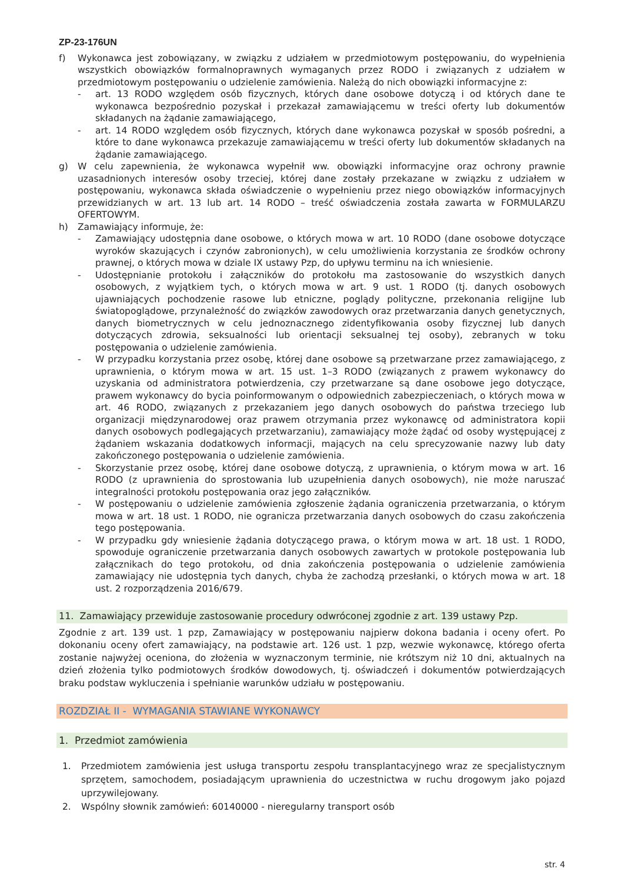ZP-23-176UN
f) Wykonawca jest zobowiązany, w związku z udziałem w przedmiotowym postępowaniu, do wypełnienia wszystkich obowiązków formalnoprawnych wymaganych przez RODO i związanych z udziałem w przedmiotowym postępowaniu o udzielenie zamówienia. Należą do nich obowiązki informacyjne z:
- art. 13 RODO względem osób fizycznych, których dane osobowe dotyczą i od których dane te wykonawca bezpośrednio pozyskał i przekazał zamawiającemu w treści oferty lub dokumentów składanych na żądanie zamawiającego,
- art. 14 RODO względem osób fizycznych, których dane wykonawca pozyskał w sposób pośredni, a które to dane wykonawca przekazuje zamawiającemu w treści oferty lub dokumentów składanych na żądanie zamawiającego.
g) W celu zapewnienia, że wykonawca wypełnił ww. obowiązki informacyjne oraz ochrony prawnie uzasadnionych interesów osoby trzeciej, której dane zostały przekazane w związku z udziałem w postępowaniu, wykonawca składa oświadczenie o wypełnieniu przez niego obowiązków informacyjnych przewidzianych w art. 13 lub art. 14 RODO – treść oświadczenia została zawarta w FORMULARZU OFERTOWYM.
h) Zamawiający informuje, że:
- Zamawiający udostępnia dane osobowe, o których mowa w art. 10 RODO (dane osobowe dotyczące wyroków skazujących i czynów zabronionych), w celu umożliwienia korzystania ze środków ochrony prawnej, o których mowa w dziale IX ustawy Pzp, do upływu terminu na ich wniesienie.
- Udostępnianie protokołu i załączników do protokołu ma zastosowanie do wszystkich danych osobowych, z wyjątkiem tych, o których mowa w art. 9 ust. 1 RODO (tj. danych osobowych ujawniających pochodzenie rasowe lub etniczne, poglądy polityczne, przekonania religijne lub światopoglądowe, przynależność do związków zawodowych oraz przetwarzania danych genetycznych, danych biometrycznych w celu jednoznacznego zidentyfikowania osoby fizycznej lub danych dotyczących zdrowia, seksualności lub orientacji seksualnej tej osoby), zebranych w toku postępowania o udzielenie zamówienia.
- W przypadku korzystania przez osobę, której dane osobowe są przetwarzane przez zamawiającego, z uprawnienia, o którym mowa w art. 15 ust. 1–3 RODO (związanych z prawem wykonawcy do uzyskania od administratora potwierdzenia, czy przetwarzane są dane osobowe jego dotyczące, prawem wykonawcy do bycia poinformowanym o odpowiednich zabezpieczeniach, o których mowa w art. 46 RODO, związanych z przekazaniem jego danych osobowych do państwa trzeciego lub organizacji międzynarodowej oraz prawem otrzymania przez wykonawcę od administratora kopii danych osobowych podlegających przetwarzaniu), zamawiający może żądać od osoby występującej z żądaniem wskazania dodatkowych informacji, mających na celu sprecyzowanie nazwy lub daty zakończonego postępowania o udzielenie zamówienia.
- Skorzystanie przez osobę, której dane osobowe dotyczą, z uprawnienia, o którym mowa w art. 16 RODO (z uprawnienia do sprostowania lub uzupełnienia danych osobowych), nie może naruszać integralności protokołu postępowania oraz jego załączników.
- W postępowaniu o udzielenie zamówienia zgłoszenie żądania ograniczenia przetwarzania, o którym mowa w art. 18 ust. 1 RODO, nie ogranicza przetwarzania danych osobowych do czasu zakończenia tego postępowania.
- W przypadku gdy wniesienie żądania dotyczącego prawa, o którym mowa w art. 18 ust. 1 RODO, spowoduje ograniczenie przetwarzania danych osobowych zawartych w protokole postępowania lub załącznikach do tego protokołu, od dnia zakończenia postępowania o udzielenie zamówienia zamawiający nie udostępnia tych danych, chyba że zachodzą przesłanki, o których mowa w art. 18 ust. 2 rozporządzenia 2016/679.
11. Zamawiający przewiduje zastosowanie procedury odwróconej zgodnie z art. 139 ustawy Pzp.
Zgodnie z art. 139 ust. 1 pzp, Zamawiający w postępowaniu najpierw dokona badania i oceny ofert. Po dokonaniu oceny ofert zamawiający, na podstawie art. 126 ust. 1 pzp, wezwie wykonawcę, którego oferta zostanie najwyżej oceniona, do złożenia w wyznaczonym terminie, nie krótszym niż 10 dni, aktualnych na dzień złożenia tylko podmiotowych środków dowodowych, tj. oświadczeń i dokumentów potwierdzających braku podstaw wykluczenia i spełnianie warunków udziału w postępowaniu.
ROZDZIAŁ II - WYMAGANIA STAWIANE WYKONAWCY
1. Przedmiot zamówienia
1. Przedmiotem zamówienia jest usługa transportu zespołu transplantacyjnego wraz ze specjalistycznym sprzętem, samochodem, posiadającym uprawnienia do uczestnictwa w ruchu drogowym jako pojazd uprzywilejowany.
2. Wspólny słownik zamówień: 60140000 - nieregularny transport osób
str. 4